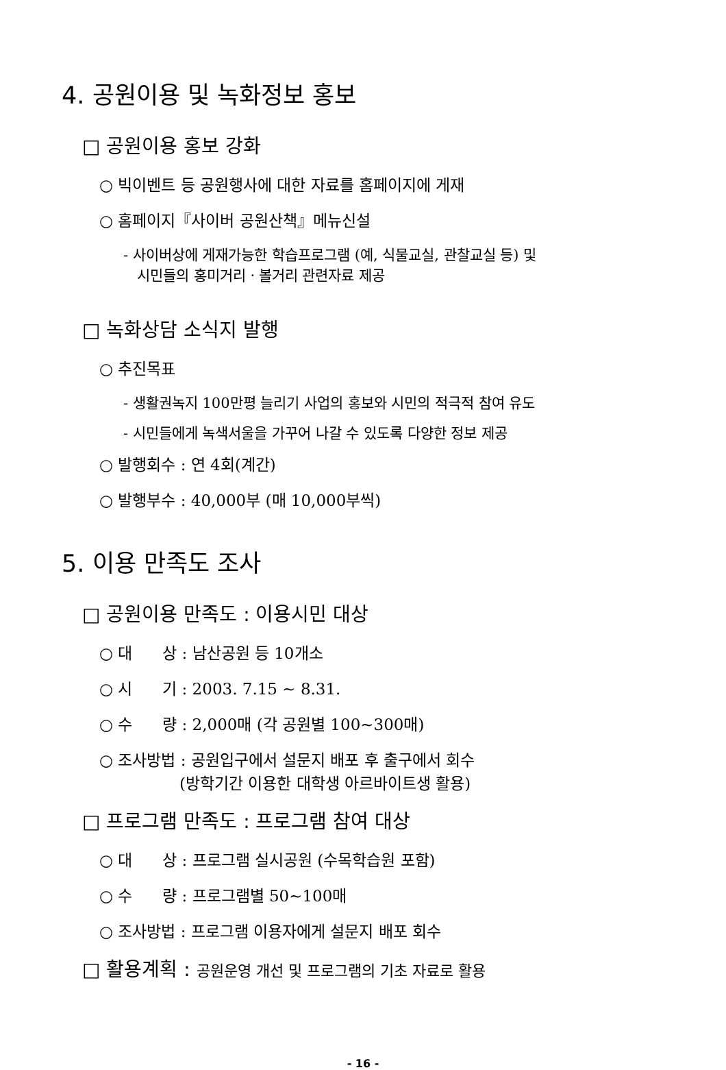4. 공원이용 및 녹화정보 홍보
□ 공원이용 홍보 강화
○ 빅이벤트 등 공원행사에 대한 자료를 홈페이지에 게재
○ 홈페이지『사이버 공원산책』메뉴신설
- 사이버상에 게재가능한 학습프로그램 (예, 식물교실, 관찰교실 등) 및
시민들의 홍미거리ㆍ볼거리 관련자료 제공
□ 녹화상담 소식지 발행
○ 추진목표
- 생활권녹지 100만평 늘리기 사업의 홍보와 시민의 적극적 참여 유도
- 시민들에게 녹색서울을 가꾸어 나갈 수 있도록 다양한 정보 제공
○ 발행회수 : 연 4회(계간)
○ 발행부수 : 40,000부 (매 10,000부씩)
5. 이용 만족도 조사
□ 공원이용 만족도 : 이용시민 대상
○ 대 상 : 남산공원 등 10개소
○ 시 기 : 2003. 7.15 ~ 8.31.
○ 수 량 : 2,000매 (각 공원별 100~300매)
○ 조사방법 : 공원입구에서 설문지 배포 후 출구에서 회수
(방학기간 이용한 대학생 아르바이트생 활용)
□ 프로그램 만족도 : 프로그램 참여 대상
○ 대 상 : 프로그램 실시공원 (수목학습원 포함)
○ 수 량 : 프로그램별 50~100매
○ 조사방법 : 프로그램 이용자에게 설문지 배포 회수
□ 활용계획 : 공원운영 개선 및 프로그램의 기초 자료로 활용
- 16 -